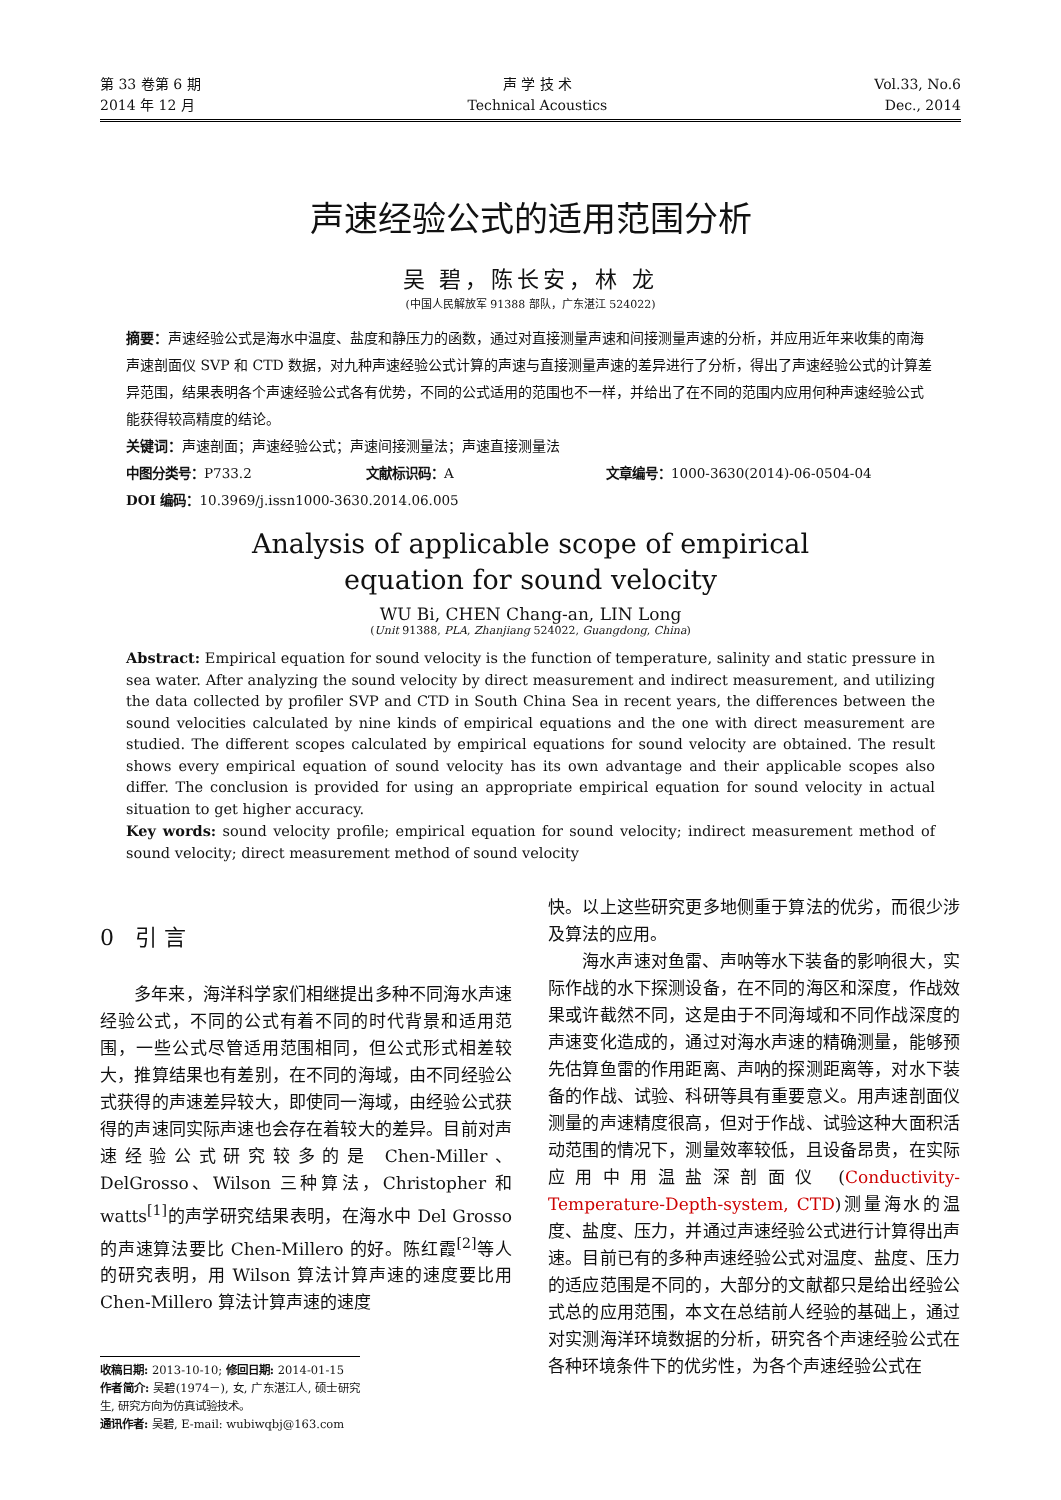第 33 卷第 6 期
2014 年 12 月
声 学 技 术
Technical Acoustics
Vol.33, No.6
Dec., 2014
声速经验公式的适用范围分析
吴 碧，陈长安，林 龙
(中国人民解放军 91388 部队，广东湛江 524022)
摘要：声速经验公式是海水中温度、盐度和静压力的函数，通过对直接测量声速和间接测量声速的分析，并应用近年来收集的南海声速剖面仪 SVP 和 CTD 数据，对九种声速经验公式计算的声速与直接测量声速的差异进行了分析，得出了声速经验公式的计算差异范围，结果表明各个声速经验公式各有优势，不同的公式适用的范围也不一样，并给出了在不同的范围内应用何种声速经验公式能获得较高精度的结论。
关键词：声速剖面；声速经验公式；声速间接测量法；声速直接测量法
中图分类号：P733.2 文献标识码：A 文章编号：1000-3630(2014)-06-0504-04
DOI 编码： 10.3969/j.issn1000-3630.2014.06.005
Analysis of applicable scope of empirical
equation for sound velocity
WU Bi, CHEN Chang-an, LIN Long
(Unit 91388, PLA, Zhanjiang 524022, Guangdong, China)
Abstract: Empirical equation for sound velocity is the function of temperature, salinity and static pressure in sea water. After analyzing the sound velocity by direct measurement and indirect measurement, and utilizing the data collected by profiler SVP and CTD in South China Sea in recent years, the differences between the sound velocities calculated by nine kinds of empirical equations and the one with direct measurement are studied. The different scopes calculated by empirical equations for sound velocity are obtained. The result shows every empirical equation of sound velocity has its own advantage and their applicable scopes also differ. The conclusion is provided for using an appropriate empirical equation for sound velocity in actual situation to get higher accuracy.
Key words: sound velocity profile; empirical equation for sound velocity; indirect measurement method of sound velocity; direct measurement method of sound velocity
0 引 言
多年来，海洋科学家们相继提出多种不同海水声速经验公式，不同的公式有着不同的时代背景和适用范围，一些公式尽管适用范围相同，但公式形式相差较大，推算结果也有差别，在不同的海域，由不同经验公式获得的声速差异较大，即使同一海域，由经验公式获得的声速同实际声速也会存在着较大的差异。目前对声速经验公式研究较多的是 Chen-Miller、DelGrosso、Wilson 三种算法，Christopher 和 watts<sup>[1]</sup>的声学研究结果表明，在海水中 Del Grosso 的声速算法要比 Chen-Millero 的好。陈红霞<sup>[2]</sup>等人的研究表明，用 Wilson 算法计算声速的速度要比用 Chen-Millero 算法计算声速的速度
收稿日期: 2013-10-10; 修回日期: 2014-01-15
作者简介: 吴碧(1974－), 女, 广东湛江人, 硕士研究生, 研究方向为仿真试验技术。
通讯作者: 吴碧, E-mail: wubiwqbj@163.com
快。以上这些研究更多地侧重于算法的优劣，而很少涉及算法的应用。
海水声速对鱼雷、声呐等水下装备的影响很大，实际作战的水下探测设备，在不同的海区和深度，作战效果或许截然不同，这是由于不同海域和不同作战深度的声速变化造成的，通过对海水声速的精确测量，能够预先估算鱼雷的作用距离、声呐的探测距离等，对水下装备的作战、试验、科研等具有重要意义。用声速剖面仪测量的声速精度很高，但对于作战、试验这种大面积活动范围的情况下，测量效率较低，且设备昂贵，在实际应用中用温盐深剖面仪 (Conductivity-Temperature-Depth-system, CTD)测量海水的温度、盐度、压力，并通过声速经验公式进行计算得出声速。目前已有的多种声速经验公式对温度、盐度、压力的适应范围是不同的，大部分的文献都只是给出经验公式总的应用范围，本文在总结前人经验的基础上，通过对实测海洋环境数据的分析，研究各个声速经验公式在各种环境条件下的优劣性，为各个声速经验公式在